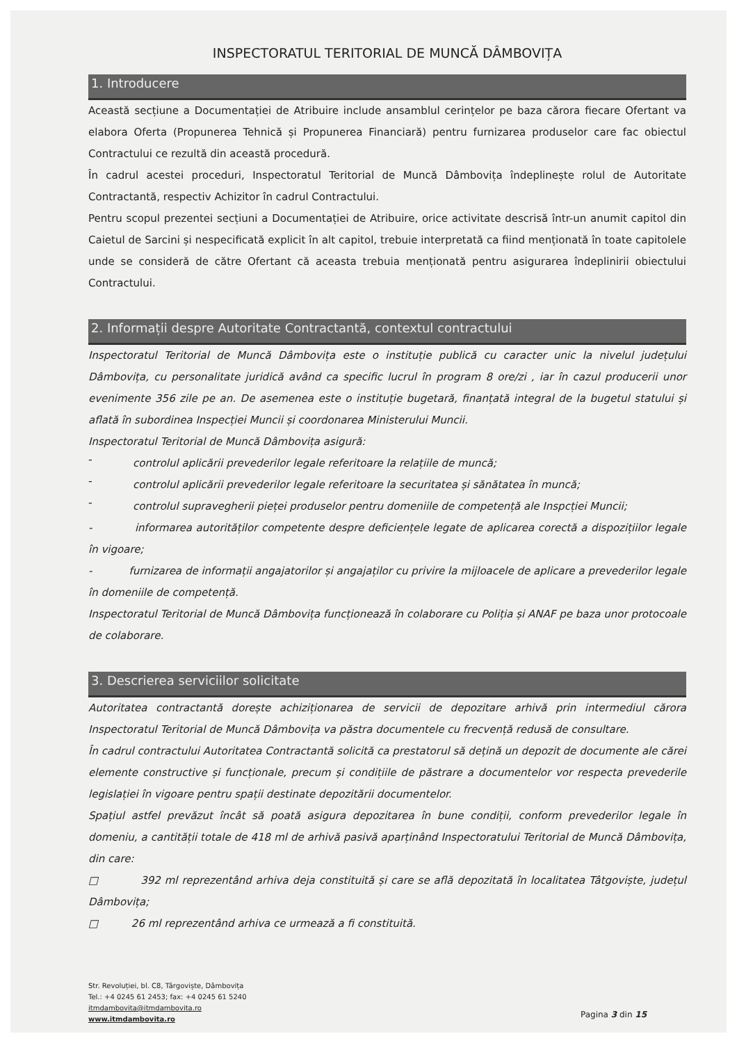INSPECTORATUL TERITORIAL DE MUNCĂ DÂMBOVIȚA
1. Introducere
Această secțiune a Documentației de Atribuire include ansamblul cerințelor pe baza cărora fiecare Ofertant va elabora Oferta (Propunerea Tehnică și Propunerea Financiară) pentru furnizarea produselor care fac obiectul Contractului ce rezultă din această procedură.
În cadrul acestei proceduri, Inspectoratul Teritorial de Muncă Dâmbovița îndeplinește rolul de Autoritate Contractantă, respectiv Achizitor în cadrul Contractului.
Pentru scopul prezentei secțiuni a Documentației de Atribuire, orice activitate descrisă într-un anumit capitol din Caietul de Sarcini și nespecificată explicit în alt capitol, trebuie interpretată ca fiind menționată în toate capitolele unde se consideră de către Ofertant că aceasta trebuia menționată pentru asigurarea îndeplinirii obiectului Contractului.
2. Informații despre Autoritate Contractantă, contextul contractului
Inspectoratul Teritorial de Muncă Dâmbovița este o instituție publică cu caracter unic la nivelul județului Dâmbovița, cu personalitate juridică având ca specific lucrul în program 8 ore/zi , iar în cazul producerii unor evenimente 356 zile pe an. De asemenea este o instituție bugetară, finanțată integral de la bugetul statului și aflată în subordinea Inspecției Muncii și coordonarea Ministerului Muncii.
Inspectoratul Teritorial de Muncă Dâmbovița asigură:
-
controlul aplicării prevederilor legale referitoare la relațiile de muncă;
-
controlul aplicării prevederilor legale referitoare la securitatea și sănătatea în muncă;
-
controlul supravegherii pieței produselor pentru domeniile de competență ale Inspcției Muncii;
- informarea autorităților competente despre deficiențele legate de aplicarea corectă a dispozițiilor legale în vigoare;
- furnizarea de informații angajatorilor și angajaților cu privire la mijloacele de aplicare a prevederilor legale în domeniile de competență.
Inspectoratul Teritorial de Muncă Dâmbovița funcționează în colaborare cu Poliția și ANAF pe baza unor protocoale de colaborare.
3. Descrierea serviciilor solicitate
Autoritatea contractantă dorește achiziționarea de servicii de depozitare arhivă prin intermediul cărora Inspectoratul Teritorial de Muncă Dâmbovița va păstra documentele cu frecvență redusă de consultare.
În cadrul contractului Autoritatea Contractantă solicită ca prestatorul să dețină un depozit de documente ale cărei elemente constructive și funcționale, precum și condițiile de păstrare a documentelor vor respecta prevederile legislației în vigoare pentru spații destinate depozitării documentelor.
Spațiul astfel prevăzut încât să poată asigura depozitarea în bune condiții, conform prevederilor legale în domeniu, a cantității totale de 418 ml de arhivă pasivă aparținând Inspectoratului Teritorial de Muncă Dâmbovița, din care:
□ 392 ml reprezentând arhiva deja constituită și care se află depozitată în localitatea Tâtgoviște, județul Dâmbovița;
□ 26 ml reprezentând arhiva ce urmează a fi constituită.
Str. Revoluției, bl. C8, Târgoviște, Dâmbovița
Tel.: +4 0245 61 2453; fax: +4 0245 61 5240
itmdambovita@itmdambovita.ro
www.itmdambovita.ro
Pagina 3 din 15